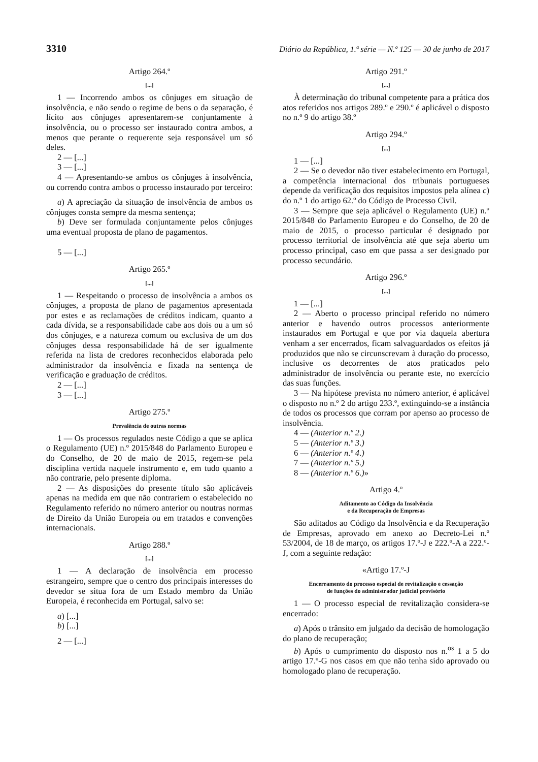3310 Diário da República, 1.ª série — N.º 125 — 30 de junho de 2017
Artigo 264.º
[...]
1 — Incorrendo ambos os cônjuges em situação de insolvência, e não sendo o regime de bens o da separação, é lícito aos cônjuges apresentarem-se conjuntamente à insolvência, ou o processo ser instaurado contra ambos, a menos que perante o requerente seja responsável um só deles.
2 — [...]
3 — [...]
4 — Apresentando-se ambos os cônjuges à insolvência, ou correndo contra ambos o processo instaurado por terceiro:
a) A apreciação da situação de insolvência de ambos os cônjuges consta sempre da mesma sentença;
b) Deve ser formulada conjuntamente pelos cônjuges uma eventual proposta de plano de pagamentos.
5 — [...]
Artigo 265.º
[...]
1 — Respeitando o processo de insolvência a ambos os cônjuges, a proposta de plano de pagamentos apresentada por estes e as reclamações de créditos indicam, quanto a cada dívida, se a responsabilidade cabe aos dois ou a um só dos cônjuges, e a natureza comum ou exclusiva de um dos cônjuges dessa responsabilidade há de ser igualmente referida na lista de credores reconhecidos elaborada pelo administrador da insolvência e fixada na sentença de verificação e graduação de créditos.
2 — [...]
3 — [...]
Artigo 275.º
Prevalência de outras normas
1 — Os processos regulados neste Código a que se aplica o Regulamento (UE) n.º 2015/848 do Parlamento Europeu e do Conselho, de 20 de maio de 2015, regem-se pela disciplina vertida naquele instrumento e, em tudo quanto a não contrarie, pelo presente diploma.
2 — As disposições do presente título são aplicáveis apenas na medida em que não contrariem o estabelecido no Regulamento referido no número anterior ou noutras normas de Direito da União Europeia ou em tratados e convenções internacionais.
Artigo 288.º
[...]
1 — A declaração de insolvência em processo estrangeiro, sempre que o centro dos principais interesses do devedor se situa fora de um Estado membro da União Europeia, é reconhecida em Portugal, salvo se:
a) [...]
b) [...]
2 — [...]
Artigo 291.º
[...]
À determinação do tribunal competente para a prática dos atos referidos nos artigos 289.º e 290.º é aplicável o disposto no n.º 9 do artigo 38.º
Artigo 294.º
[...]
1 — [...]
2 — Se o devedor não tiver estabelecimento em Portugal, a competência internacional dos tribunais portugueses depende da verificação dos requisitos impostos pela alínea c) do n.º 1 do artigo 62.º do Código de Processo Civil.
3 — Sempre que seja aplicável o Regulamento (UE) n.º 2015/848 do Parlamento Europeu e do Conselho, de 20 de maio de 2015, o processo particular é designado por processo territorial de insolvência até que seja aberto um processo principal, caso em que passa a ser designado por processo secundário.
Artigo 296.º
[...]
1 — [...]
2 — Aberto o processo principal referido no número anterior e havendo outros processos anteriormente instaurados em Portugal e que por via daquela abertura venham a ser encerrados, ficam salvaguardados os efeitos já produzidos que não se circunscrevam à duração do processo, inclusive os decorrentes de atos praticados pelo administrador de insolvência ou perante este, no exercício das suas funções.
3 — Na hipótese prevista no número anterior, é aplicável o disposto no n.º 2 do artigo 233.º, extinguindo-se a instância de todos os processos que corram por apenso ao processo de insolvência.
4 — (Anterior n.º 2.)
5 — (Anterior n.º 3.)
6 — (Anterior n.º 4.)
7 — (Anterior n.º 5.)
8 — (Anterior n.º 6.)»
Artigo 4.º
Aditamento ao Código da Insolvência
e da Recuperação de Empresas
São aditados ao Código da Insolvência e da Recuperação de Empresas, aprovado em anexo ao Decreto-Lei n.º 53/2004, de 18 de março, os artigos 17.º-J e 222.º-A a 222.º-J, com a seguinte redação:
«Artigo 17.º-J
Encerramento do processo especial de revitalização e cessação
de funções do administrador judicial provisório
1 — O processo especial de revitalização considera-se encerrado:
a) Após o trânsito em julgado da decisão de homologação do plano de recuperação;
b) Após o cumprimento do disposto nos n.<sup>os</sup> 1 a 5 do artigo 17.º-G nos casos em que não tenha sido aprovado ou homologado plano de recuperação.